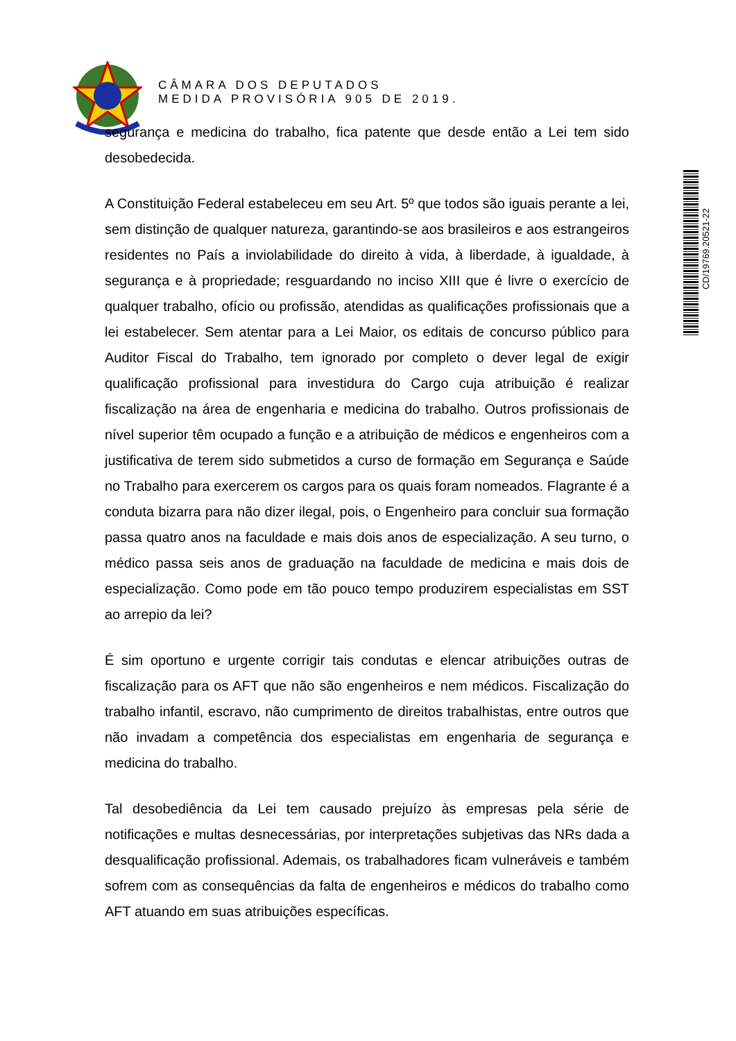CÂMARA DOS DEPUTADOS
MEDIDA PROVISÓRIA 905 DE 2019.
segurança e medicina do trabalho, fica patente que desde então a Lei tem sido desobedecida.
A Constituição Federal estabeleceu em seu Art. 5º que todos são iguais perante a lei, sem distinção de qualquer natureza, garantindo-se aos brasileiros e aos estrangeiros residentes no País a inviolabilidade do direito à vida, à liberdade, à igualdade, à segurança e à propriedade; resguardando no inciso XIII que é livre o exercício de qualquer trabalho, ofício ou profissão, atendidas as qualificações profissionais que a lei estabelecer. Sem atentar para a Lei Maior, os editais de concurso público para Auditor Fiscal do Trabalho, tem ignorado por completo o dever legal de exigir qualificação profissional para investidura do Cargo cuja atribuição é realizar fiscalização na área de engenharia e medicina do trabalho. Outros profissionais de nível superior têm ocupado a função e a atribuição de médicos e engenheiros com a justificativa de terem sido submetidos a curso de formação em Segurança e Saúde no Trabalho para exercerem os cargos para os quais foram nomeados. Flagrante é a conduta bizarra para não dizer ilegal, pois, o Engenheiro para concluir sua formação passa quatro anos na faculdade e mais dois anos de especialização. A seu turno, o médico passa seis anos de graduação na faculdade de medicina e mais dois de especialização. Como pode em tão pouco tempo produzirem especialistas em SST ao arrepio da lei?
É sim oportuno e urgente corrigir tais condutas e elencar atribuições outras de fiscalização para os AFT que não são engenheiros e nem médicos. Fiscalização do trabalho infantil, escravo, não cumprimento de direitos trabalhistas, entre outros que não invadam a competência dos especialistas em engenharia de segurança e medicina do trabalho.
Tal desobediência da Lei tem causado prejuízo às empresas pela série de notificações e multas desnecessárias, por interpretações subjetivas das NRs dada a desqualificação profissional. Ademais, os trabalhadores ficam vulneráveis e também sofrem com as consequências da falta de engenheiros e médicos do trabalho como AFT atuando em suas atribuições específicas.
CD/19769.20521-22